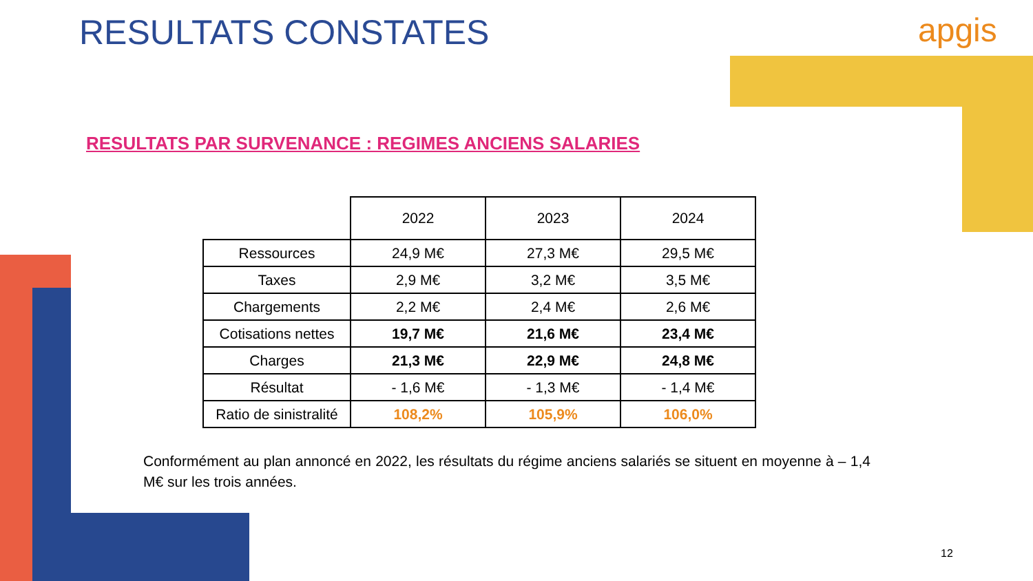RESULTATS CONSTATES apgis
RESULTATS PAR SURVENANCE : REGIMES ANCIENS SALARIES
| | 2022 | 2023 | 2024 |
| --- | --- | --- | --- |
| Ressources | 24,9 M€ | 27,3 M€ | 29,5 M€ |
| Taxes | 2,9 M€ | 3,2 M€ | 3,5 M€ |
| Chargements | 2,2 M€ | 2,4 M€ | 2,6 M€ |
| Cotisations nettes | 19,7 M€ | 21,6 M€ | 23,4 M€ |
| Charges | 21,3 M€ | 22,9 M€ | 24,8 M€ |
| Résultat | - 1,6 M€ | - 1,3 M€ | - 1,4 M€ |
| Ratio de sinistralité | 108,2% | 105,9% | 106,0% |
Conformément au plan annoncé en 2022, les résultats du régime anciens salariés se situent en moyenne à – 1,4 M€ sur les trois années.
12